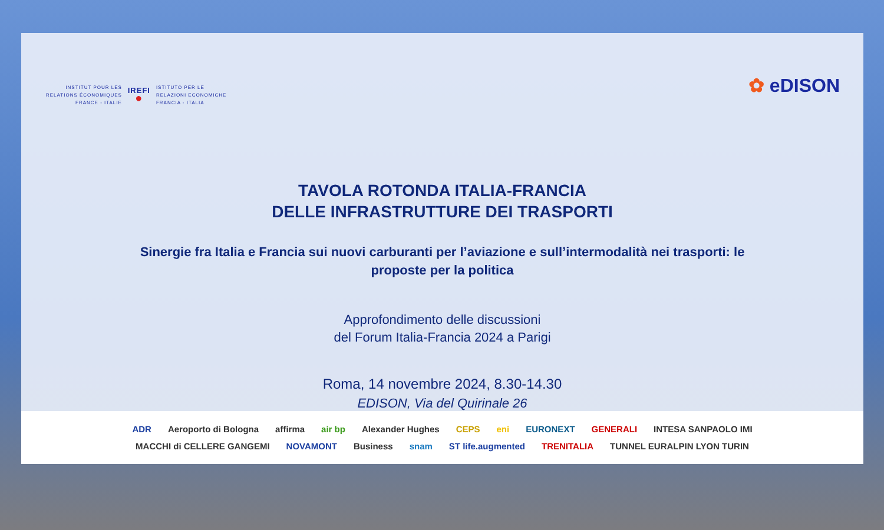INSTITUT POUR LES
RELATIONS ÉCONOMIQUES
FRANCE - ITALIE
IREFI
●
ISTITUTO PER LE
RELAZIONI ECONOMICHE
FRANCIA - ITALIA
✿ eDISON
TAVOLA ROTONDA ITALIA-FRANCIA
DELLE INFRASTRUTTURE DEI TRASPORTI
Sinergie fra Italia e Francia sui nuovi carburanti per l’aviazione e sull’intermodalità nei trasporti: le proposte per la politica
Approfondimento delle discussioni
del Forum Italia-Francia 2024 a Parigi
Roma, 14 novembre 2024, 8.30-14.30
EDISON, Via del Quirinale 26
ADR Aeroporto di Bologna affirma air bp Alexander Hughes CEPS eni EURONEXT GENERALI INTESA SANPAOLO IMI MACCHI di CELLERE GANGEMI NOVAMONT Business snam ST life.augmented TRENITALIA TUNNEL EURALPIN LYON TURIN